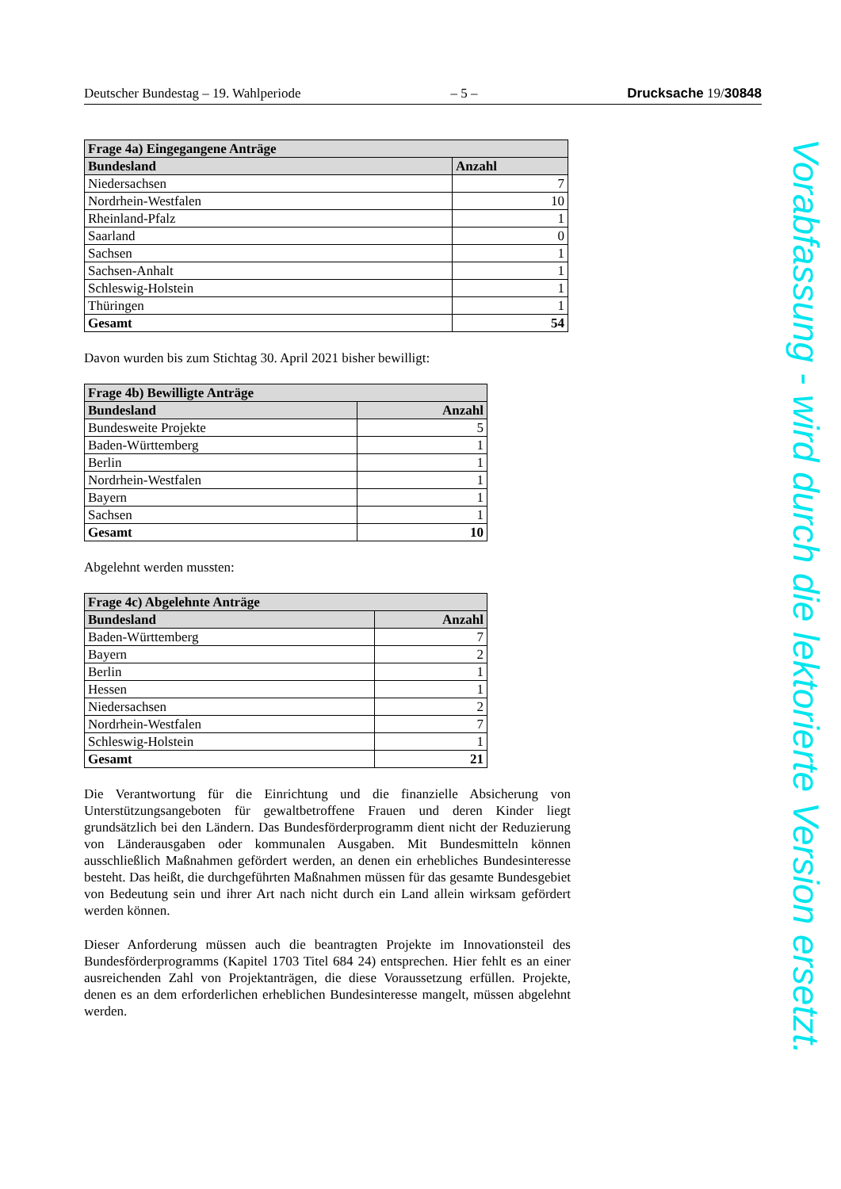Deutscher Bundestag – 19. Wahlperiode – 5 – Drucksache 19/30848
| Frage 4a) Eingegangene Anträge | |
| --- | --- |
| Bundesland | Anzahl |
| Niedersachsen | 7 |
| Nordrhein-Westfalen | 10 |
| Rheinland-Pfalz | 1 |
| Saarland | 0 |
| Sachsen | 1 |
| Sachsen-Anhalt | 1 |
| Schleswig-Holstein | 1 |
| Thüringen | 1 |
| Gesamt | 54 |
Davon wurden bis zum Stichtag 30. April 2021 bisher bewilligt:
| Frage 4b) Bewilligte Anträge | |
| --- | --- |
| Bundesland | Anzahl |
| Bundesweite Projekte | 5 |
| Baden-Württemberg | 1 |
| Berlin | 1 |
| Nordrhein-Westfalen | 1 |
| Bayern | 1 |
| Sachsen | 1 |
| Gesamt | 10 |
Abgelehnt werden mussten:
| Frage 4c) Abgelehnte Anträge | |
| --- | --- |
| Bundesland | Anzahl |
| Baden-Württemberg | 7 |
| Bayern | 2 |
| Berlin | 1 |
| Hessen | 1 |
| Niedersachsen | 2 |
| Nordrhein-Westfalen | 7 |
| Schleswig-Holstein | 1 |
| Gesamt | 21 |
Die Verantwortung für die Einrichtung und die finanzielle Absicherung von Unterstützungsangeboten für gewaltbetroffene Frauen und deren Kinder liegt grundsätzlich bei den Ländern. Das Bundesförderprogramm dient nicht der Reduzierung von Länderausgaben oder kommunalen Ausgaben. Mit Bundesmitteln können ausschließlich Maßnahmen gefördert werden, an denen ein erhebliches Bundesinteresse besteht. Das heißt, die durchgeführten Maßnahmen müssen für das gesamte Bundesgebiet von Bedeutung sein und ihrer Art nach nicht durch ein Land allein wirksam gefördert werden können.
Dieser Anforderung müssen auch die beantragten Projekte im Innovationsteil des Bundesförderprogramms (Kapitel 1703 Titel 684 24) entsprechen. Hier fehlt es an einer ausreichenden Zahl von Projektanträgen, die diese Voraussetzung erfüllen. Projekte, denen es an dem erforderlichen erheblichen Bundesinteresse mangelt, müssen abgelehnt werden.
Vorabfassung - wird durch die lektorierte Version ersetzt.